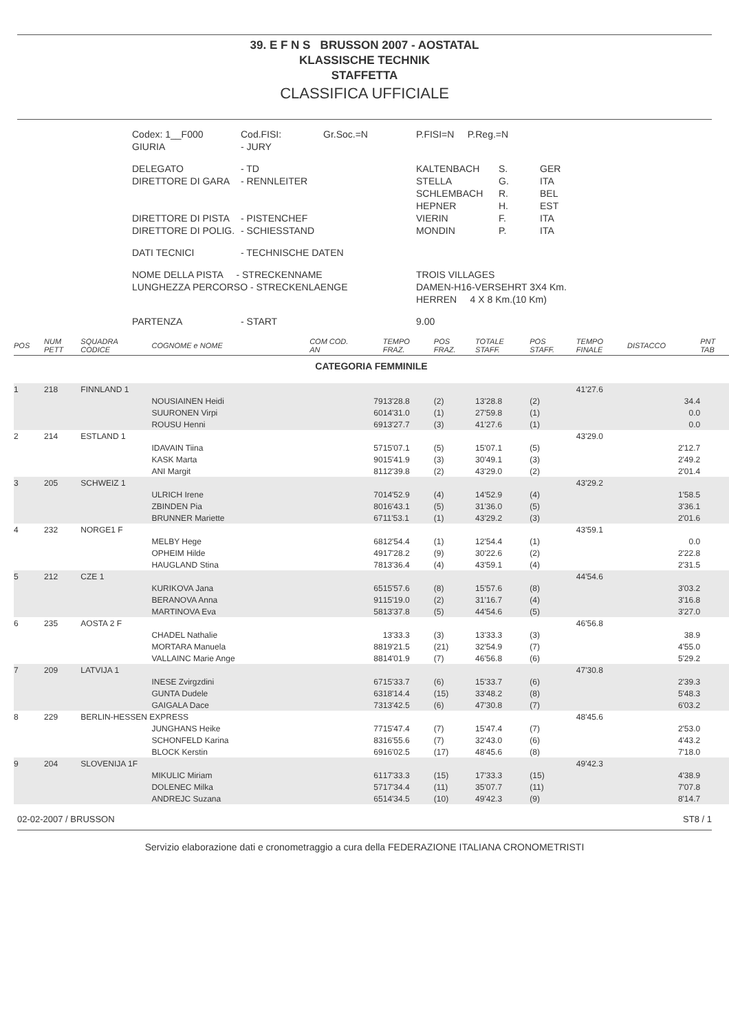39. E F N S BRUSSON 2007 - AOSTATAL
KLASSISCHE TECHNIK
STAFFETTA
CLASSIFICA UFFICIALE
| Codex: 1__F000 GIURIA | Cod.FISI: - JURY | Gr.Soc.=N | P.FISI=N P.Reg.=N | |
| DELEGATO DIRETTORE DI GARA DIRETTORE DI PISTA DIRETTORE DI POLIG. | - TD - RENNLEITER - PISTENCHEF - SCHIESSTAND | | / KALTENBACH STELLA SCHLEMBACH HEPNER VIERIN MONDIN / S. G. R. H. F. P. / GER ITA BEL EST ITA ITA / | |
| DATI TECNICI | - TECHNISCHE DATEN | | | |
| NOME DELLA PISTA - STRECKENNAME LUNGHEZZA PERCORSO - STRECKENLAENGE | | | TROIS VILLAGES DAMEN-H16-VERSEHRT 3X4 Km. HERREN 4 X 8 Km.(10 Km) | |
| PARTENZA | - START | | 9.00 | |
| POS | NUM PETT | SQUADRA CODICE | COGNOME e NOME | COM COD. AN | TEMPO FRAZ. | POS FRAZ. | TOTALE STAFF. | POS STAFF. | TEMPO FINALE | DISTACCO | PNT TAB |
| --- | --- | --- | --- | --- | --- | --- | --- | --- | --- | --- | --- |
| CATEGORIA FEMMINILE | | | | | | | | | | | |
| 1 | 218 | FINNLAND 1 | | | | | | | 41'27.6 | | |
| | | | NOUSIAINEN Heidi | 79 | 13'28.8 | (2) | 13'28.8 | (2) | | 34.4 | |
| | | | SUURONEN Virpi | 60 | 14'31.0 | (1) | 27'59.8 | (1) | | 0.0 | |
| | | | ROUSU Henni | 69 | 13'27.7 | (3) | 41'27.6 | (1) | | 0.0 | |
| 2 | 214 | ESTLAND 1 | | | | | | | 43'29.0 | | |
| | | | IDAVAIN Tiina | 57 | 15'07.1 | (5) | 15'07.1 | (5) | | 2'12.7 | |
| | | | KASK Marta | 90 | 15'41.9 | (3) | 30'49.1 | (3) | | 2'49.2 | |
| | | | ANI Margit | 81 | 12'39.8 | (2) | 43'29.0 | (2) | | 2'01.4 | |
| 3 | 205 | SCHWEIZ 1 | | | | | | | 43'29.2 | | |
| | | | ULRICH Irene | 70 | 14'52.9 | (4) | 14'52.9 | (4) | | 1'58.5 | |
| | | | ZBINDEN Pia | 80 | 16'43.1 | (5) | 31'36.0 | (5) | | 3'36.1 | |
| | | | BRUNNER Mariette | 67 | 11'53.1 | (1) | 43'29.2 | (3) | | 2'01.6 | |
| 4 | 232 | NORGE1 F | | | | | | | 43'59.1 | | |
| | | | MELBY Hege | 68 | 12'54.4 | (1) | 12'54.4 | (1) | | 0.0 | |
| | | | OPHEIM Hilde | 49 | 17'28.2 | (9) | 30'22.6 | (2) | | 2'22.8 | |
| | | | HAUGLAND Stina | 78 | 13'36.4 | (4) | 43'59.1 | (4) | | 2'31.5 | |
| 5 | 212 | CZE 1 | | | | | | | 44'54.6 | | |
| | | | KURIKOVA Jana | 65 | 15'57.6 | (8) | 15'57.6 | (8) | | 3'03.2 | |
| | | | BERANOVA Anna | 91 | 15'19.0 | (2) | 31'16.7 | (4) | | 3'16.8 | |
| | | | MARTINOVA Eva | 58 | 13'37.8 | (5) | 44'54.6 | (5) | | 3'27.0 | |
| 6 | 235 | AOSTA 2 F | | | | | | | 46'56.8 | | |
| | | | CHADEL Nathalie | | 13'33.3 | (3) | 13'33.3 | (3) | | 38.9 | |
| | | | MORTARA Manuela | 88 | 19'21.5 | (21) | 32'54.9 | (7) | | 4'55.0 | |
| | | | VALLAINC Marie Ange | 88 | 14'01.9 | (7) | 46'56.8 | (6) | | 5'29.2 | |
| 7 | 209 | LATVIJA 1 | | | | | | | 47'30.8 | | |
| | | | INESE Zvirgzdini | 67 | 15'33.7 | (6) | 15'33.7 | (6) | | 2'39.3 | |
| | | | GUNTA Dudele | 63 | 18'14.4 | (15) | 33'48.2 | (8) | | 5'48.3 | |
| | | | GAIGALA Dace | 73 | 13'42.5 | (6) | 47'30.8 | (7) | | 6'03.2 | |
| 8 | 229 | BERLIN-HESSEN EXPRESS | | | | | | | 48'45.6 | | |
| | | | JUNGHANS Heike | 77 | 15'47.4 | (7) | 15'47.4 | (7) | | 2'53.0 | |
| | | | SCHONFELD Karina | 83 | 16'55.6 | (7) | 32'43.0 | (6) | | 4'43.2 | |
| | | | BLOCK Kerstin | 69 | 16'02.5 | (17) | 48'45.6 | (8) | | 7'18.0 | |
| 9 | 204 | SLOVENIJA 1F | | | | | | | 49'42.3 | | |
| | | | MIKULIC Miriam | 61 | 17'33.3 | (15) | 17'33.3 | (15) | | 4'38.9 | |
| | | | DOLENEC Milka | 57 | 17'34.4 | (11) | 35'07.7 | (11) | | 7'07.8 | |
| | | | ANDREJC Suzana | 65 | 14'34.5 | (10) | 49'42.3 | (9) | | 8'14.7 | |
02-02-2007 / BRUSSON ST8 / 1
Servizio elaborazione dati e cronometraggio a cura della FEDERAZIONE ITALIANA CRONOMETRISTI